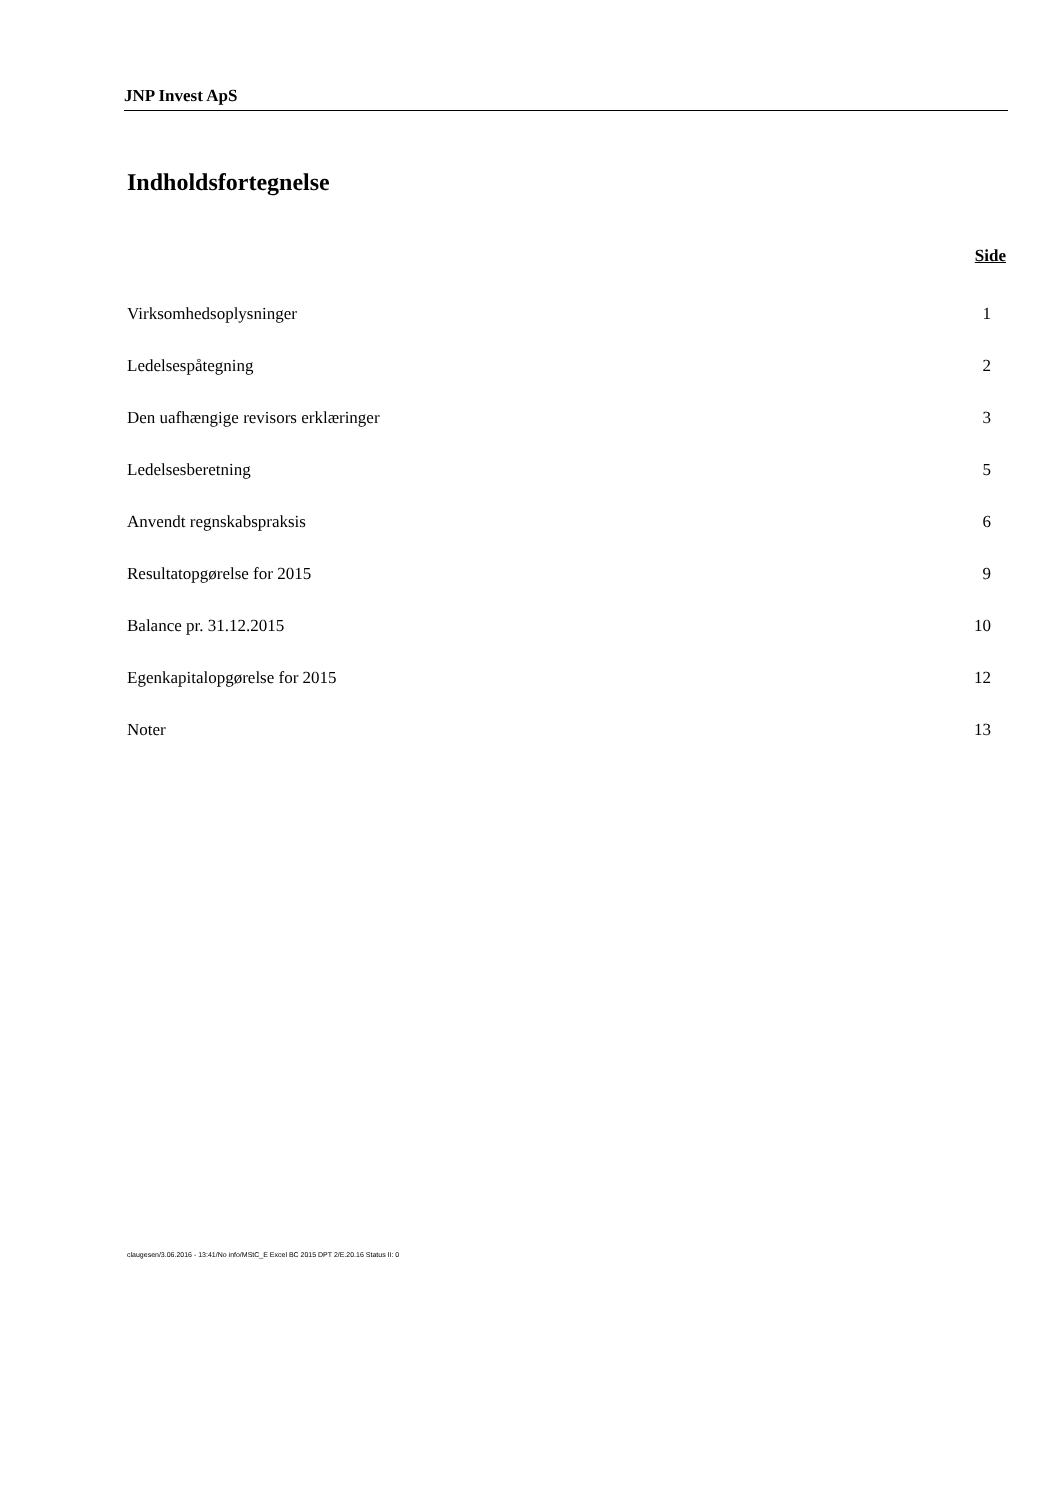JNP Invest ApS
Indholdsfortegnelse
Side
| Virksomhedsoplysninger | 1 |
| Ledelsespåtegning | 2 |
| Den uafhængige revisors erklæringer | 3 |
| Ledelsesberetning | 5 |
| Anvendt regnskabspraksis | 6 |
| Resultatopgørelse for 2015 | 9 |
| Balance pr. 31.12.2015 | 10 |
| Egenkapitalopgørelse for 2015 | 12 |
| Noter | 13 |
claugesen/3.06.2016 - 13:41/No info/MStC_E Excel BC 2015 DPT 2/E.20.16 Status II: 0